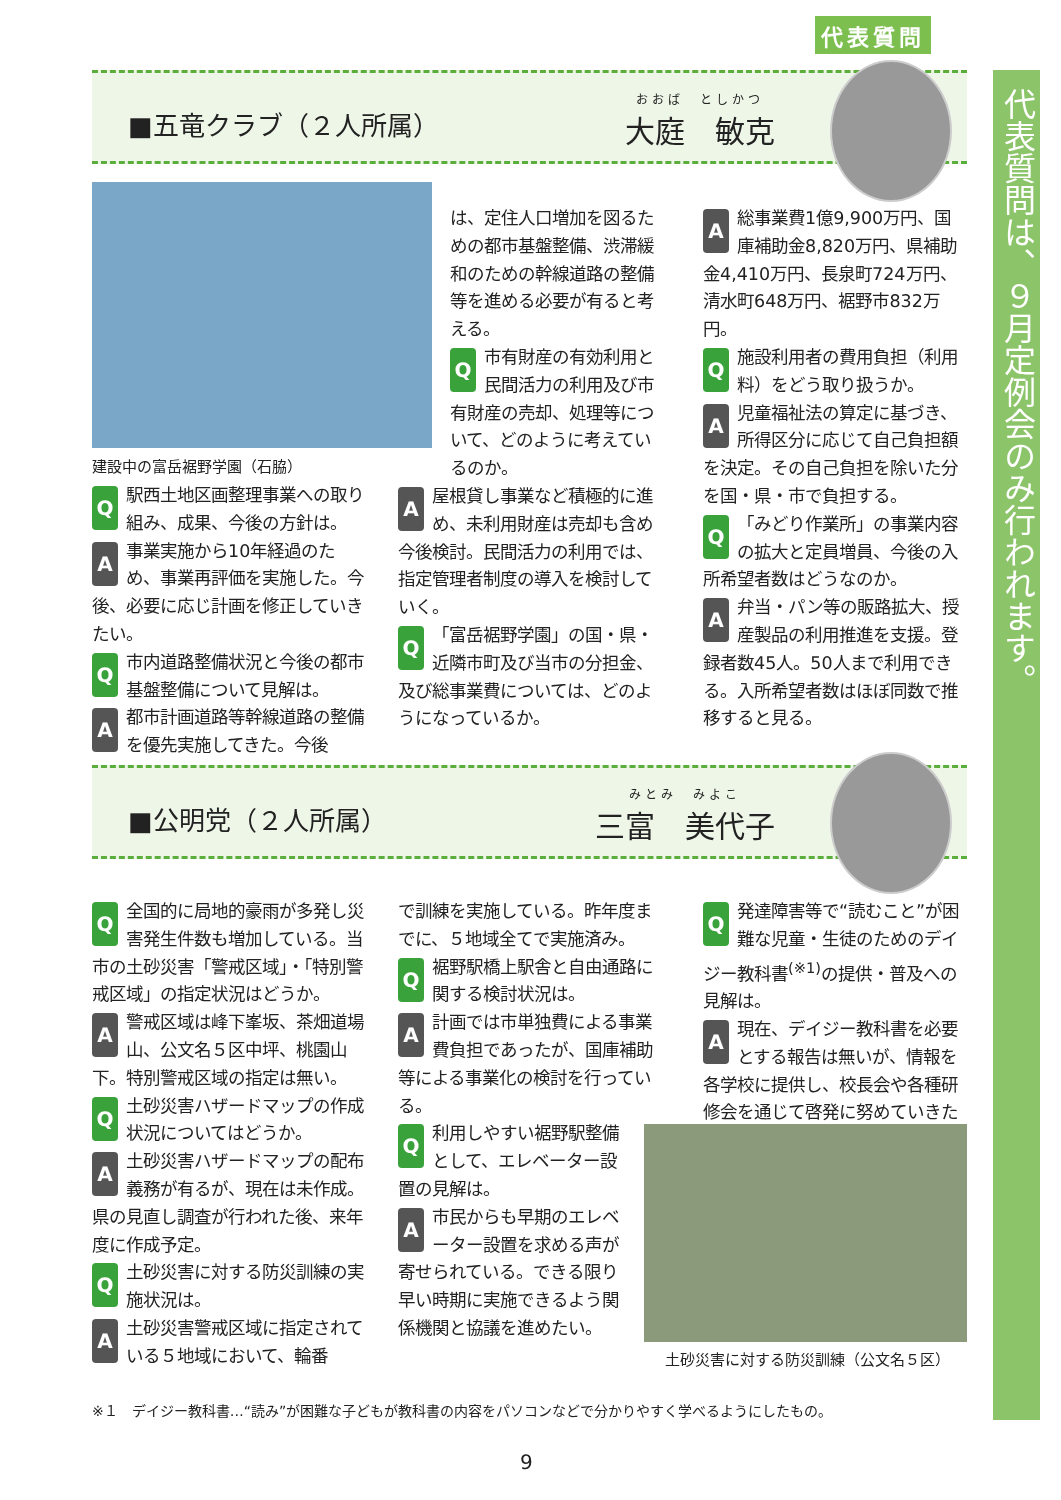代表質問
代表質問は、９月定例会のみ行われます。
■五竜クラブ（２人所属） おおば　としかつ
大庭　敏克
建設中の富岳裾野学園（石脇）
Q駅西土地区画整理事業への取り組み、成果、今後の方針は。
A事業実施から10年経過のため、事業再評価を実施した。今後、必要に応じ計画を修正していきたい。
Q市内道路整備状況と今後の都市基盤整備について見解は。
A都市計画道路等幹線道路の整備を優先実施してきた。今後
は、定住人口増加を図るための都市基盤整備、渋滞緩和のための幹線道路の整備等を進める必要が有ると考える。
Q市有財産の有効利用と民間活力の利用及び市有財産の売却、処理等について、どのように考えているのか。
A屋根貸し事業など積極的に進め、未利用財産は売却も含め今後検討。民間活力の利用では、指定管理者制度の導入を検討していく。
Q 「富岳裾野学園」の国・県・近隣市町及び当市の分担金、及び総事業費については、どのようになっているか。
A総事業費1億9,900万円、国庫補助金8,820万円、県補助金4,410万円、長泉町724万円、清水町648万円、裾野市832万円。
Q施設利用者の費用負担（利用料）をどう取り扱うか。
A児童福祉法の算定に基づき、所得区分に応じて自己負担額を決定。その自己負担を除いた分を国・県・市で負担する。
Q 「みどり作業所」の事業内容の拡大と定員増員、今後の入所希望者数はどうなのか。
A弁当・パン等の販路拡大、授産製品の利用推進を支援。登録者数45人。50人まで利用できる。入所希望者数はほぼ同数で推移すると見る。
■公明党（２人所属） みとみ　みよこ
三富　美代子
Q全国的に局地的豪雨が多発し災害発生件数も増加している。当市の土砂災害「警戒区域」・「特別警戒区域」の指定状況はどうか。
A警戒区域は峰下峯坂、茶畑道場山、公文名５区中坪、桃園山下。特別警戒区域の指定は無い。
Q土砂災害ハザードマップの作成状況についてはどうか。
A土砂災害ハザードマップの配布義務が有るが、現在は未作成。県の見直し調査が行われた後、来年度に作成予定。
Q土砂災害に対する防災訓練の実施状況は。
A土砂災害警戒区域に指定されている５地域において、輪番
で訓練を実施している。昨年度までに、５地域全てで実施済み。
Q裾野駅橋上駅舎と自由通路に関する検討状況は。
A計画では市単独費による事業費負担であったが、国庫補助等による事業化の検討を行っている。
Q利用しやすい裾野駅整備として、エレベーター設置の見解は。
A市民からも早期のエレベーター設置を求める声が寄せられている。できる限り早い時期に実施できるよう関係機関と協議を進めたい。
Q発達障害等で“読むこと”が困難な児童・生徒のためのデイジー教科書<sup>(※1)</sup>の提供・普及への見解は。
A現在、デイジー教科書を必要とする報告は無いが、情報を各学校に提供し、校長会や各種研修会を通じて啓発に努めていきたい。
土砂災害に対する防災訓練（公文名５区）
※１　デイジー教科書…“読み”が困難な子どもが教科書の内容をパソコンなどで分かりやすく学べるようにしたもの。
9